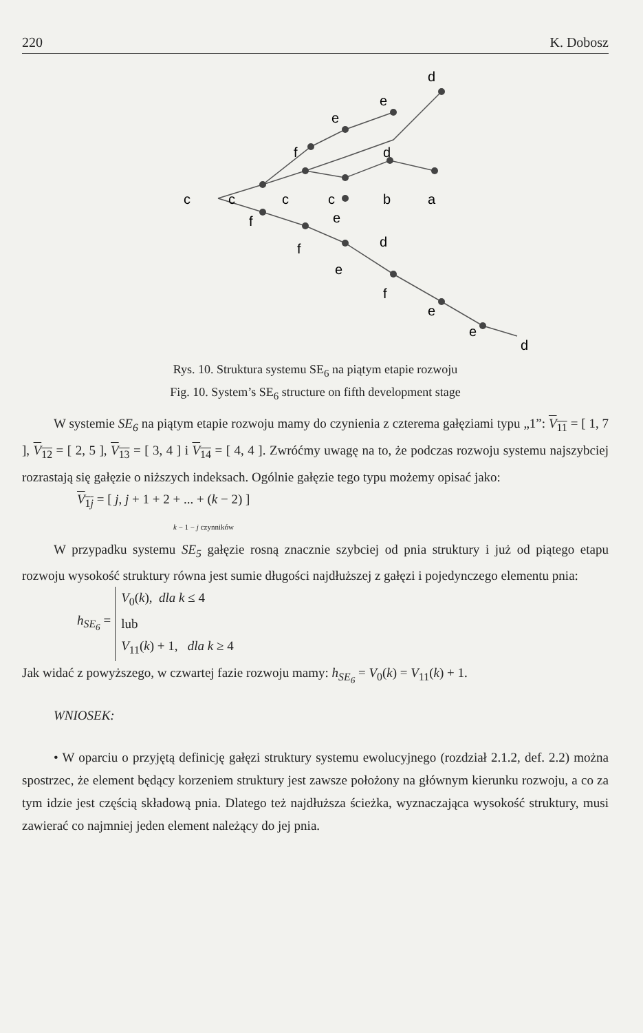220 K. Dobosz
d
e
e
f
d
c
c
c
c
b
a
f
e
d
f
e
f
e
e
d
Rys. 10. Struktura systemu SE<sub>6</sub> na piątym etapie rozwoju
Fig. 10. System’s SE<sub>6</sub> structure on fifth development stage
W systemie SE<sub>6</sub> na piątym etapie rozwoju mamy do czynienia z czterema gałęziami typu „1”: V<sub>11</sub> = [ 1, 7 ], V<sub>12</sub> = [ 2, 5 ], V<sub>13</sub> = [ 3, 4 ] i V<sub>14</sub> = [ 4, 4 ]. Zwróćmy uwagę na to, że podczas rozwoju systemu najszybciej rozrastają się gałęzie o niższych indeksach. Ogólnie gałęzie tego typu możemy opisać jako:
V<sub>1j</sub> = [ j, j + 1 + 2 + ... + (k − 2) ]
k − 1 − j czynników
W przypadku systemu SE<sub>5</sub> gałęzie rosną znacznie szybciej od pnia struktury i już od piątego etapu rozwoju wysokość struktury równa jest sumie długości najdłuższej z gałęzi i pojedynczego elementu pnia:
h<sub>SE<sub>6</sub></sub> = V<sub>0</sub>(k), dla k ≤ 4
lub
V<sub>11</sub>(k) + 1, dla k ≥ 4
Jak widać z powyższego, w czwartej fazie rozwoju mamy: h<sub>SE<sub>6</sub></sub> = V<sub>0</sub>(k) = V<sub>11</sub>(k) + 1.
WNIOSEK:
• W oparciu o przyjętą definicję gałęzi struktury systemu ewolucyjnego (rozdział 2.1.2, def. 2.2) można spostrzec, że element będący korzeniem struktury jest zawsze położony na głównym kierunku rozwoju, a co za tym idzie jest częścią składową pnia. Dlatego też najdłuższa ścieżka, wyznaczająca wysokość struktury, musi zawierać co najmniej jeden element należący do jej pnia.